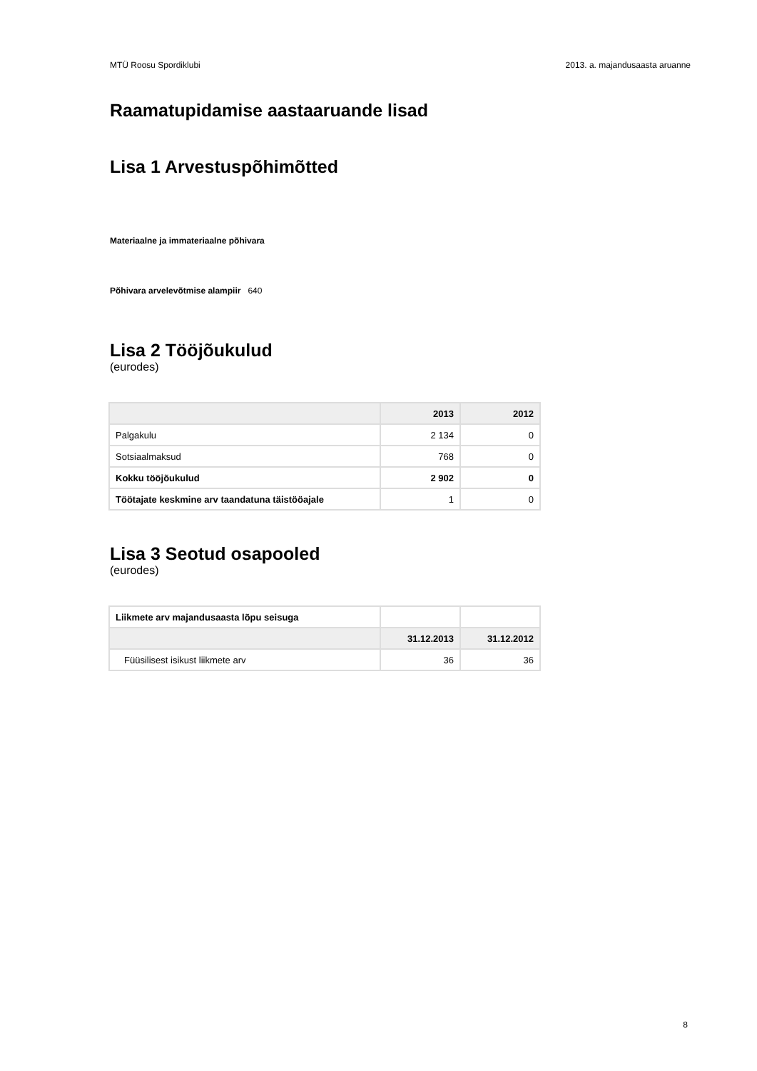MTÜ Roosu Spordiklubi 2013. a. majandusaasta aruanne
Raamatupidamise aastaaruande lisad
Lisa 1 Arvestuspõhimõtted
Materiaalne ja immateriaalne põhivara
Põhivara arvelevõtmise alampiir 640
Lisa 2 Tööjõukulud
(eurodes)
| | 2013 | 2012 |
| --- | --- | --- |
| Palgakulu | 2 134 | 0 |
| Sotsiaalmaksud | 768 | 0 |
| Kokku tööjõukulud | 2 902 | 0 |
| Töötajate keskmine arv taandatuna täistööajale | 1 | 0 |
Lisa 3 Seotud osapooled
(eurodes)
| Liikmete arv majandusaasta lõpu seisuga | | |
| | 31.12.2013 | 31.12.2012 |
| Füüsilisest isikust liikmete arv | 36 | 36 |
8